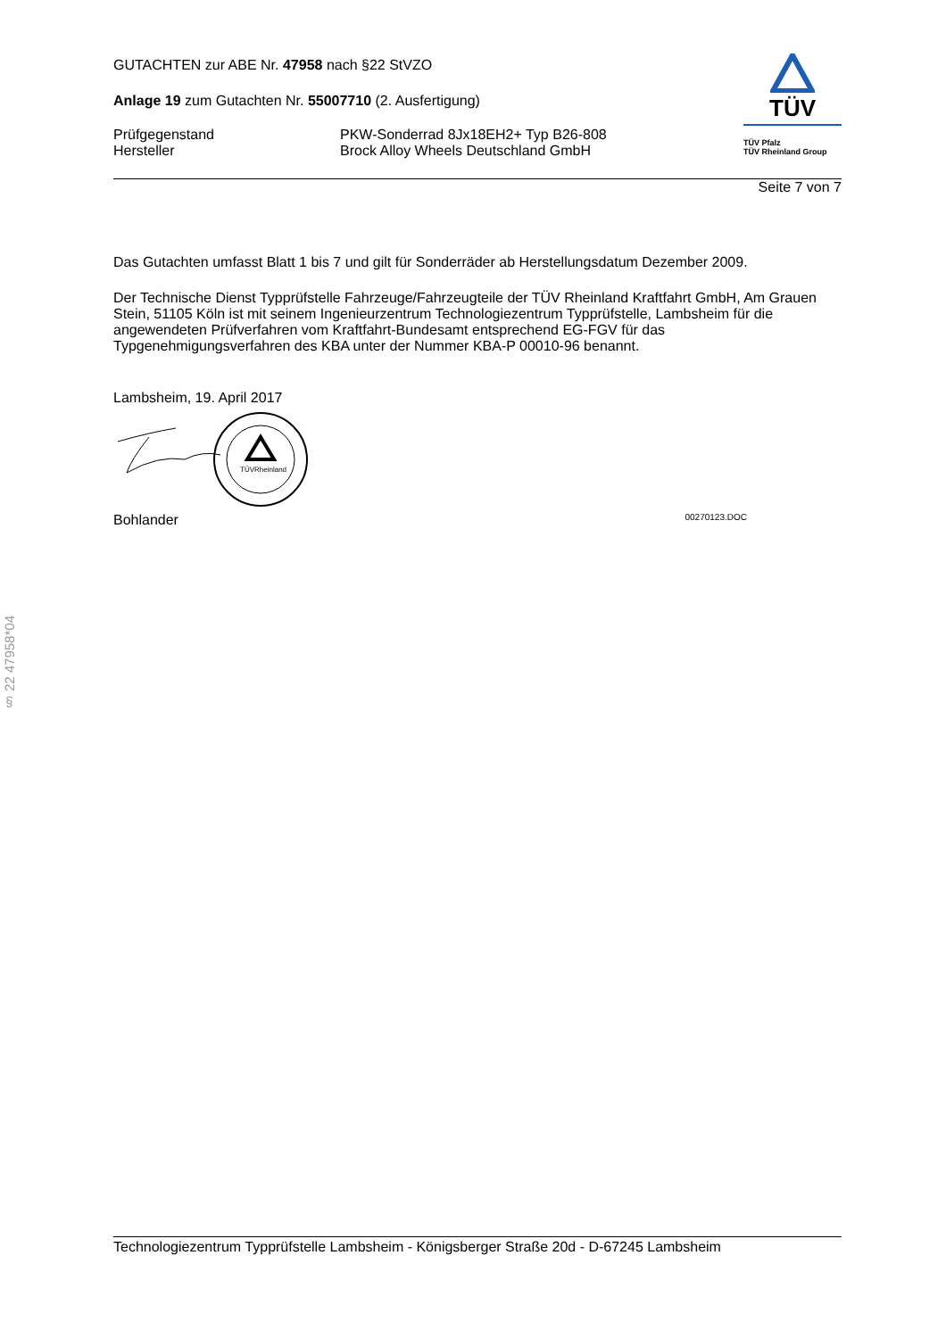GUTACHTEN zur ABE Nr. 47958 nach §22 StVZO
Anlage 19 zum Gutachten Nr. 55007710 (2. Ausfertigung)
Prüfgegenstand PKW-Sonderrad 8Jx18EH2+ Typ B26-808
Hersteller Brock Alloy Wheels Deutschland GmbH
TÜV
TÜV Pfalz
TÜV Rheinland Group
Seite 7 von 7
Das Gutachten umfasst Blatt 1 bis 7 und gilt für Sonderräder ab Herstellungsdatum Dezember 2009.
Der Technische Dienst Typprüfstelle Fahrzeuge/Fahrzeugteile der TÜV Rheinland Kraftfahrt GmbH, Am Grauen Stein, 51105 Köln ist mit seinem Ingenieurzentrum Technologiezentrum Typprüfstelle, Lambsheim für die angewendeten Prüfverfahren vom Kraftfahrt-Bundesamt entsprechend EG-FGV für das Typgenehmigungsverfahren des KBA unter der Nummer KBA-P 00010-96 benannt.
Lambsheim, 19. April 2017
TÜVRheinland
Bohlander 00270123.DOC
§ 22 47958*04
Technologiezentrum Typprüfstelle Lambsheim - Königsberger Straße 20d - D-67245 Lambsheim